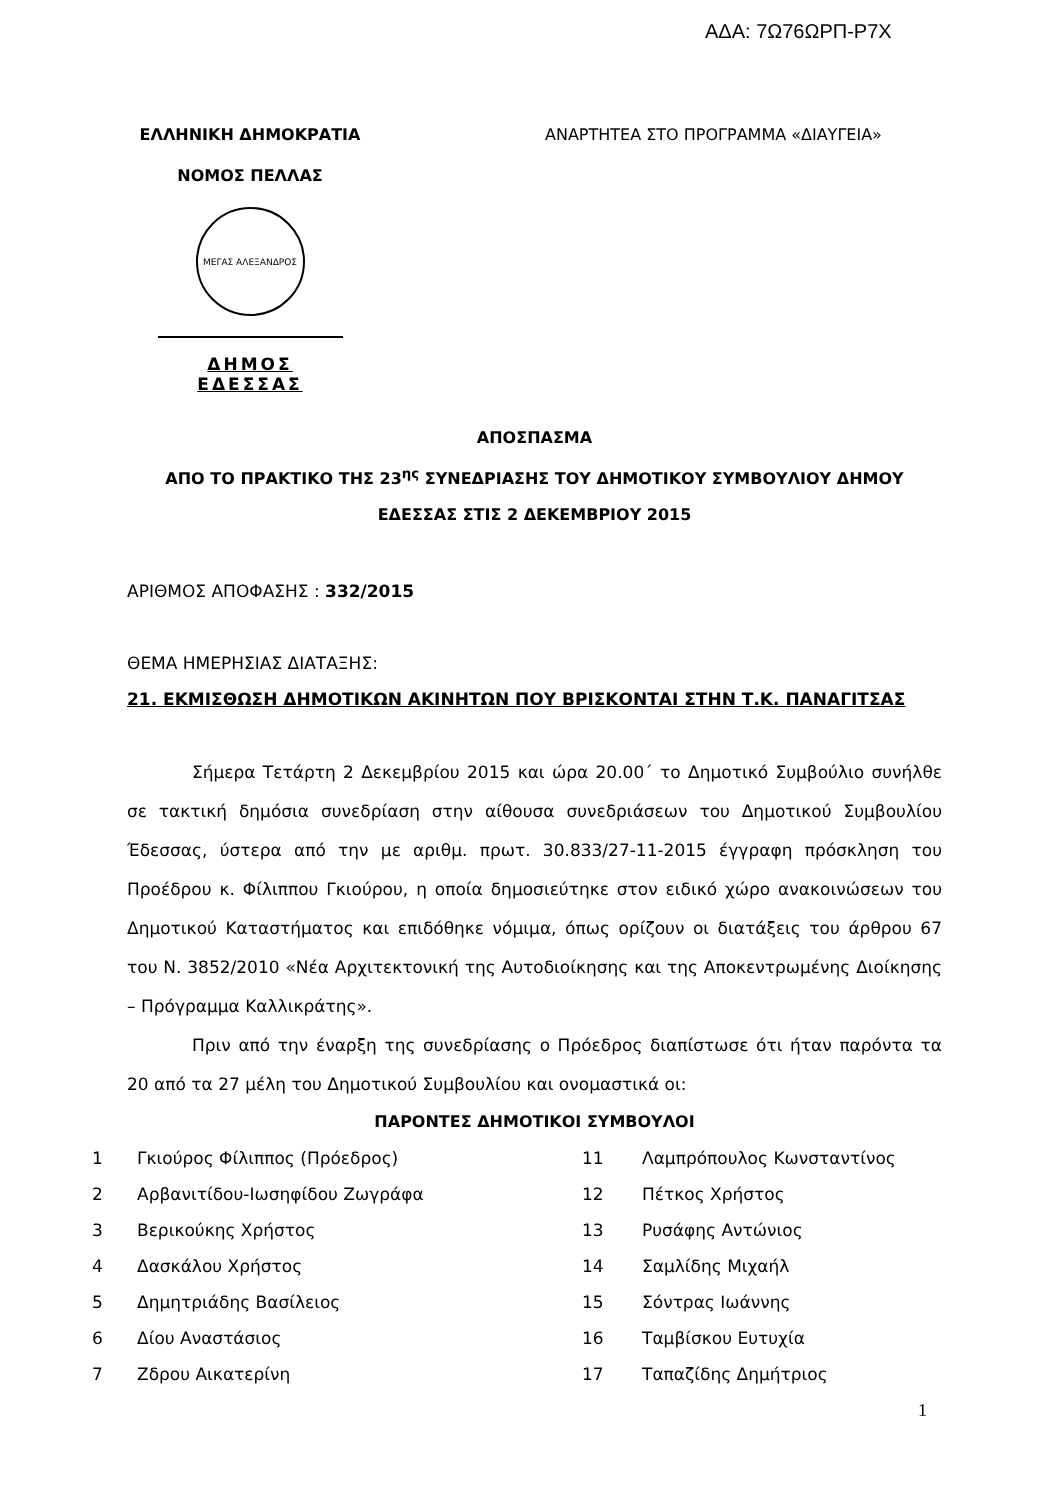ΑΔΑ: 7Ω76ΩΡΠ-Ρ7Χ
ΕΛΛΗΝΙΚΗ ΔΗΜΟΚΡΑΤΙΑ
ΝΟΜΟΣ ΠΕΛΛΑΣ
ΜΕΓΑΣ ΑΛΕΞΑΝΔΡΟΣ
ΔΗΜΟΣ ΕΔΕΣΣΑΣ
ΑΝΑΡΤΗΤΕΑ ΣΤΟ ΠΡΟΓΡΑΜΜΑ «ΔΙΑΥΓΕΙΑ»
ΑΠΟΣΠΑΣΜΑ
ΑΠΟ ΤΟ ΠΡΑΚΤΙΚΟ ΤΗΣ 23<sup>ης</sup> ΣΥΝΕΔΡΙΑΣΗΣ ΤΟΥ ΔΗΜΟΤΙΚΟΥ ΣΥΜΒΟΥΛΙΟΥ ΔΗΜΟΥ ΕΔΕΣΣΑΣ ΣΤΙΣ 2 ΔΕΚΕΜΒΡΙΟΥ 2015
ΑΡΙΘΜΟΣ ΑΠΟΦΑΣΗΣ : 332/2015
ΘΕΜΑ ΗΜΕΡΗΣΙΑΣ ΔΙΑΤΑΞΗΣ:
21. ΕΚΜΙΣΘΩΣΗ ΔΗΜΟΤΙΚΩΝ ΑΚΙΝΗΤΩΝ ΠΟΥ ΒΡΙΣΚΟΝΤΑΙ ΣΤΗΝ Τ.Κ. ΠΑΝΑΓΙΤΣΑΣ
Σήμερα Τετάρτη 2 Δεκεμβρίου 2015 και ώρα 20.00΄ το Δημοτικό Συμβούλιο συνήλθε σε τακτική δημόσια συνεδρίαση στην αίθουσα συνεδριάσεων του Δημοτικού Συμβουλίου Έδεσσας, ύστερα από την με αριθμ. πρωτ. 30.833/27-11-2015 έγγραφη πρόσκληση του Προέδρου κ. Φίλιππου Γκιούρου, η οποία δημοσιεύτηκε στον ειδικό χώρο ανακοινώσεων του Δημοτικού Καταστήματος και επιδόθηκε νόμιμα, όπως ορίζουν οι διατάξεις του άρθρου 67 του Ν. 3852/2010 «Νέα Αρχιτεκτονική της Αυτοδιοίκησης και της Αποκεντρωμένης Διοίκησης – Πρόγραμμα Καλλικράτης».
Πριν από την έναρξη της συνεδρίασης ο Πρόεδρος διαπίστωσε ότι ήταν παρόντα τα 20 από τα 27 μέλη του Δημοτικού Συμβουλίου και ονομαστικά οι:
ΠΑΡΟΝΤΕΣ ΔΗΜΟΤΙΚΟΙ ΣΥΜΒΟΥΛΟΙ
| 1 | Γκιούρος Φίλιππος (Πρόεδρος) | 11 | Λαμπρόπουλος Κωνσταντίνος |
| 2 | Αρβανιτίδου-Ιωσηφίδου Ζωγράφα | 12 | Πέτκος Χρήστος |
| 3 | Βερικούκης Χρήστος | 13 | Ρυσάφης Αντώνιος |
| 4 | Δασκάλου Χρήστος | 14 | Σαμλίδης Μιχαήλ |
| 5 | Δημητριάδης Βασίλειος | 15 | Σόντρας Ιωάννης |
| 6 | Δίου Αναστάσιος | 16 | Ταμβίσκου Ευτυχία |
| 7 | Ζδρου Αικατερίνη | 17 | Ταπαζίδης Δημήτριος |
1